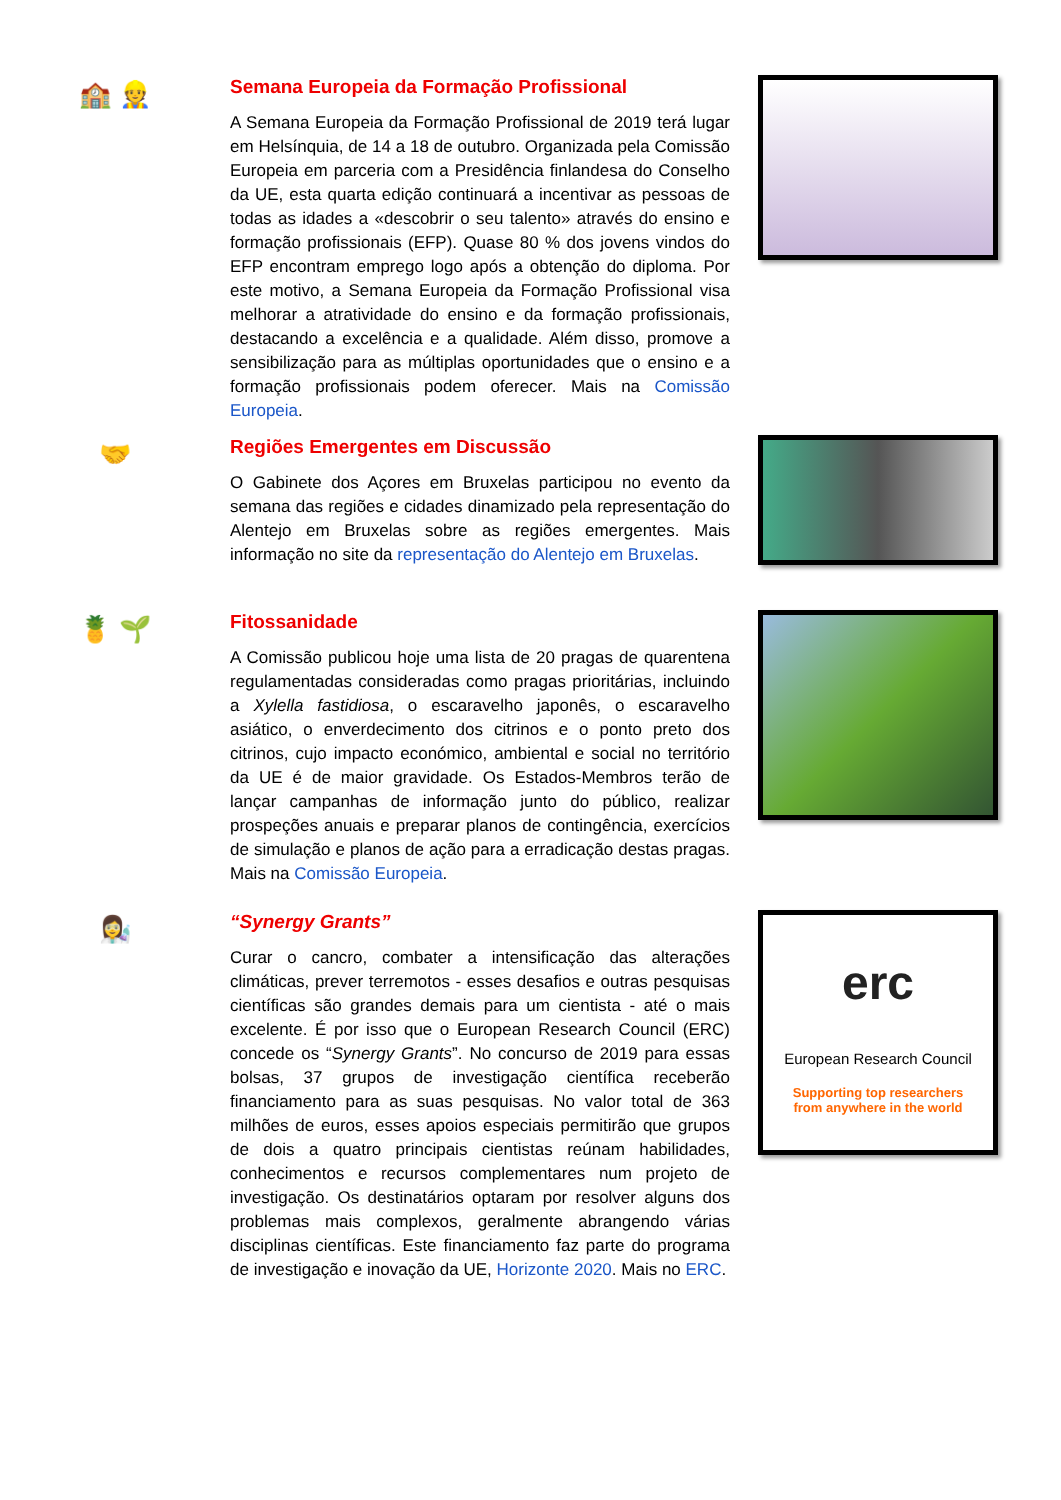🏫 👷
Semana Europeia da Formação Profissional
A Semana Europeia da Formação Profissional de 2019 terá lugar em Helsínquia, de 14 a 18 de outubro. Organizada pela Comissão Europeia em parceria com a Presidência finlandesa do Conselho da UE, esta quarta edição continuará a incentivar as pessoas de todas as idades a «descobrir o seu talento» através do ensino e formação profissionais (EFP). Quase 80 % dos jovens vindos do EFP encontram emprego logo após a obtenção do diploma. Por este motivo, a Semana Europeia da Formação Profissional visa melhorar a atratividade do ensino e da formação profissionais, destacando a excelência e a qualidade. Além disso, promove a sensibilização para as múltiplas oportunidades que o ensino e a formação profissionais podem oferecer. Mais na Comissão Europeia.
🤝
Regiões Emergentes em Discussão
O Gabinete dos Açores em Bruxelas participou no evento da semana das regiões e cidades dinamizado pela representação do Alentejo em Bruxelas sobre as regiões emergentes. Mais informação no site da representação do Alentejo em Bruxelas.
🍍 🌱
Fitossanidade
A Comissão publicou hoje uma lista de 20 pragas de quarentena regulamentadas consideradas como pragas prioritárias, incluindo a Xylella fastidiosa, o escaravelho japonês, o escaravelho asiático, o enverdecimento dos citrinos e o ponto preto dos citrinos, cujo impacto económico, ambiental e social no território da UE é de maior gravidade. Os Estados-Membros terão de lançar campanhas de informação junto do público, realizar prospeções anuais e preparar planos de contingência, exercícios de simulação e planos de ação para a erradicação destas pragas. Mais na Comissão Europeia.
👩‍🔬
“Synergy Grants”
Curar o cancro, combater a intensificação das alterações climáticas, prever terremotos - esses desafios e outras pesquisas científicas são grandes demais para um cientista - até o mais excelente. É por isso que o European Research Council (ERC) concede os “Synergy Grants”. No concurso de 2019 para essas bolsas, 37 grupos de investigação científica receberão financiamento para as suas pesquisas. No valor total de 363 milhões de euros, esses apoios especiais permitirão que grupos de dois a quatro principais cientistas reúnam habilidades, conhecimentos e recursos complementares num projeto de investigação. Os destinatários optaram por resolver alguns dos problemas mais complexos, geralmente abrangendo várias disciplinas científicas. Este financiamento faz parte do programa de investigação e inovação da UE, Horizonte 2020. Mais no ERC.
erc
European Research Council
Supporting top researchers
from anywhere in the world